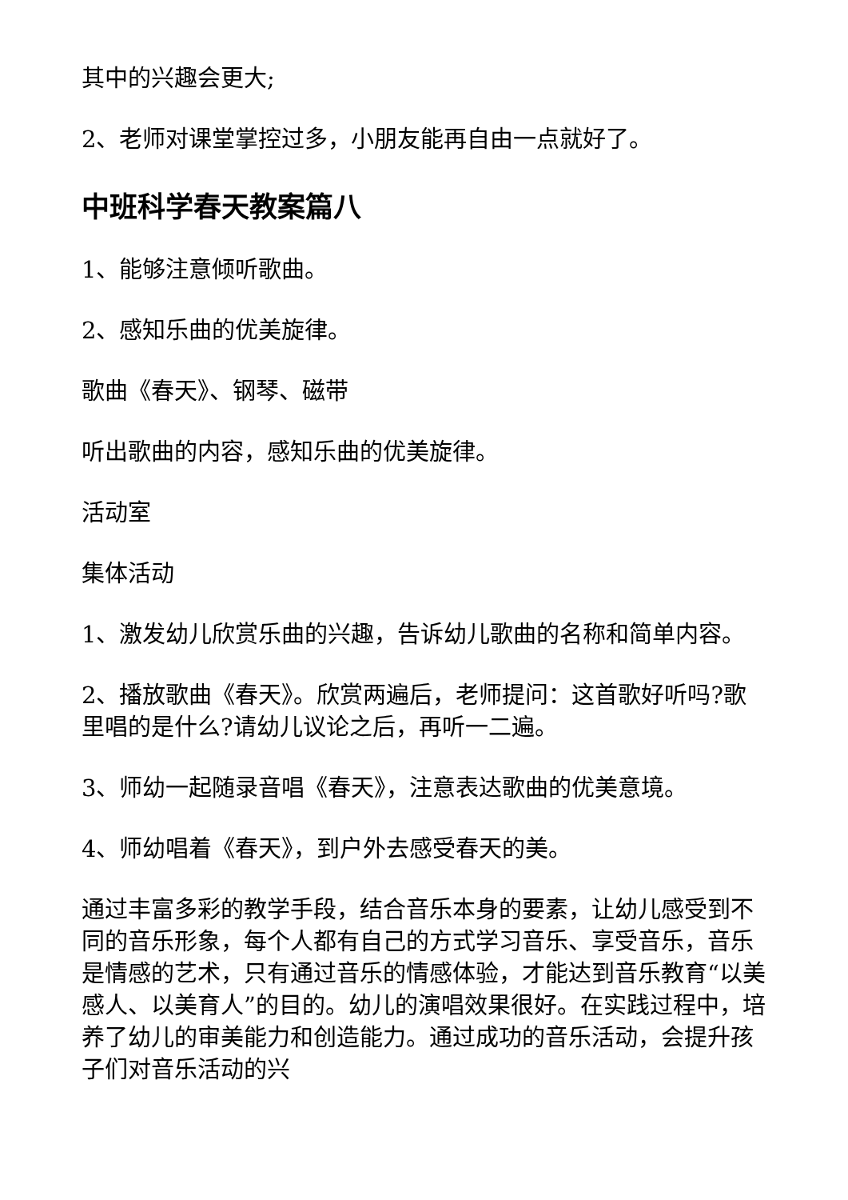其中的兴趣会更大;
2、老师对课堂掌控过多，小朋友能再自由一点就好了。
中班科学春天教案篇八
1、能够注意倾听歌曲。
2、感知乐曲的优美旋律。
歌曲《春天》、钢琴、磁带
听出歌曲的内容，感知乐曲的优美旋律。
活动室
集体活动
1、激发幼儿欣赏乐曲的兴趣，告诉幼儿歌曲的名称和简单内容。
2、播放歌曲《春天》。欣赏两遍后，老师提问：这首歌好听吗?歌里唱的是什么?请幼儿议论之后，再听一二遍。
3、师幼一起随录音唱《春天》，注意表达歌曲的优美意境。
4、师幼唱着《春天》，到户外去感受春天的美。
通过丰富多彩的教学手段，结合音乐本身的要素，让幼儿感受到不同的音乐形象，每个人都有自己的方式学习音乐、享受音乐，音乐是情感的艺术，只有通过音乐的情感体验，才能达到音乐教育“以美感人、以美育人”的目的。幼儿的演唱效果很好。在实践过程中，培养了幼儿的审美能力和创造能力。通过成功的音乐活动，会提升孩子们对音乐活动的兴